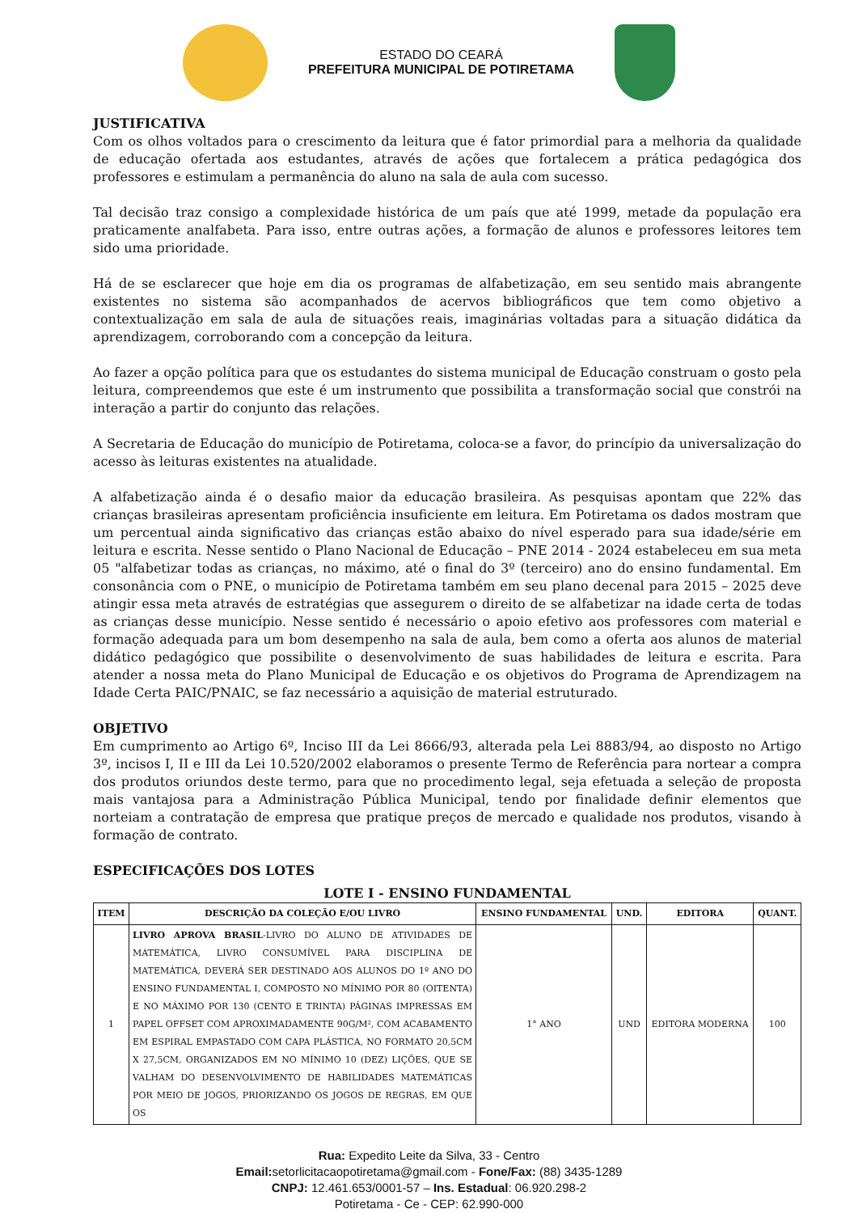ESTADO DO CEARÁ
PREFEITURA MUNICIPAL DE POTIRETAMA
JUSTIFICATIVA
Com os olhos voltados para o crescimento da leitura que é fator primordial para a melhoria da qualidade de educação ofertada aos estudantes, através de ações que fortalecem a prática pedagógica dos professores e estimulam a permanência do aluno na sala de aula com sucesso.
Tal decisão traz consigo a complexidade histórica de um país que até 1999, metade da população era praticamente analfabeta. Para isso, entre outras ações, a formação de alunos e professores leitores tem sido uma prioridade.
Há de se esclarecer que hoje em dia os programas de alfabetização, em seu sentido mais abrangente existentes no sistema são acompanhados de acervos bibliográficos que tem como objetivo a contextualização em sala de aula de situações reais, imaginárias voltadas para a situação didática da aprendizagem, corroborando com a concepção da leitura.
Ao fazer a opção política para que os estudantes do sistema municipal de Educação construam o gosto pela leitura, compreendemos que este é um instrumento que possibilita a transformação social que constrói na interação a partir do conjunto das relações.
A Secretaria de Educação do município de Potiretama, coloca-se a favor, do princípio da universalização do acesso às leituras existentes na atualidade.
A alfabetização ainda é o desafio maior da educação brasileira. As pesquisas apontam que 22% das crianças brasileiras apresentam proficiência insuficiente em leitura. Em Potiretama os dados mostram que um percentual ainda significativo das crianças estão abaixo do nível esperado para sua idade/série em leitura e escrita. Nesse sentido o Plano Nacional de Educação – PNE 2014 - 2024 estabeleceu em sua meta 05 "alfabetizar todas as crianças, no máximo, até o final do 3º (terceiro) ano do ensino fundamental. Em consonância com o PNE, o município de Potiretama também em seu plano decenal para 2015 – 2025 deve atingir essa meta através de estratégias que assegurem o direito de se alfabetizar na idade certa de todas as crianças desse município. Nesse sentido é necessário o apoio efetivo aos professores com material e formação adequada para um bom desempenho na sala de aula, bem como a oferta aos alunos de material didático pedagógico que possibilite o desenvolvimento de suas habilidades de leitura e escrita. Para atender a nossa meta do Plano Municipal de Educação e os objetivos do Programa de Aprendizagem na Idade Certa PAIC/PNAIC, se faz necessário a aquisição de material estruturado.
OBJETIVO
Em cumprimento ao Artigo 6º, Inciso III da Lei 8666/93, alterada pela Lei 8883/94, ao disposto no Artigo 3º, incisos I, II e III da Lei 10.520/2002 elaboramos o presente Termo de Referência para nortear a compra dos produtos oriundos deste termo, para que no procedimento legal, seja efetuada a seleção de proposta mais vantajosa para a Administração Pública Municipal, tendo por finalidade definir elementos que norteiam a contratação de empresa que pratique preços de mercado e qualidade nos produtos, visando à formação de contrato.
ESPECIFICAÇÕES DOS LOTES
LOTE I - ENSINO FUNDAMENTAL
| ITEM | DESCRIÇÃO DA COLEÇÃO E/OU LIVRO | ENSINO FUNDAMENTAL | UND. | EDITORA | QUANT. |
| --- | --- | --- | --- | --- | --- |
| 1 | LIVRO APROVA BRASIL -LIVRO DO ALUNO DE ATIVIDADES DE MATEMÁTICA, LIVRO CONSUMÍVEL PARA DISCIPLINA DE MATEMÁTICA, DEVERÁ SER DESTINADO AOS ALUNOS DO 1º ANO DO ENSINO FUNDAMENTAL I, COMPOSTO NO MÍNIMO POR 80 (OITENTA) E NO MÁXIMO POR 130 (CENTO E TRINTA) PÁGINAS IMPRESSAS EM PAPEL OFFSET COM APROXIMADAMENTE 90G/M², COM ACABAMENTO EM ESPIRAL EMPASTADO COM CAPA PLÁSTICA, NO FORMATO 20,5CM X 27,5CM, ORGANIZADOS EM NO MÍNIMO 10 (DEZ) LIÇÕES, QUE SE VALHAM DO DESENVOLVIMENTO DE HABILIDADES MATEMÁTICAS POR MEIO DE JOGOS, PRIORIZANDO OS JOGOS DE REGRAS, EM QUE OS | 1° ANO | UND | EDITORA MODERNA | 100 |
Rua: Expedito Leite da Silva, 33 - Centro
Email: setorlicitacaopotiretama@gmail.com - Fone/Fax: (88) 3435-1289
CNPJ: 12.461.653/0001-57 – Ins. Estadual: 06.920.298-2
Potiretama - Ce - CEP: 62.990-000